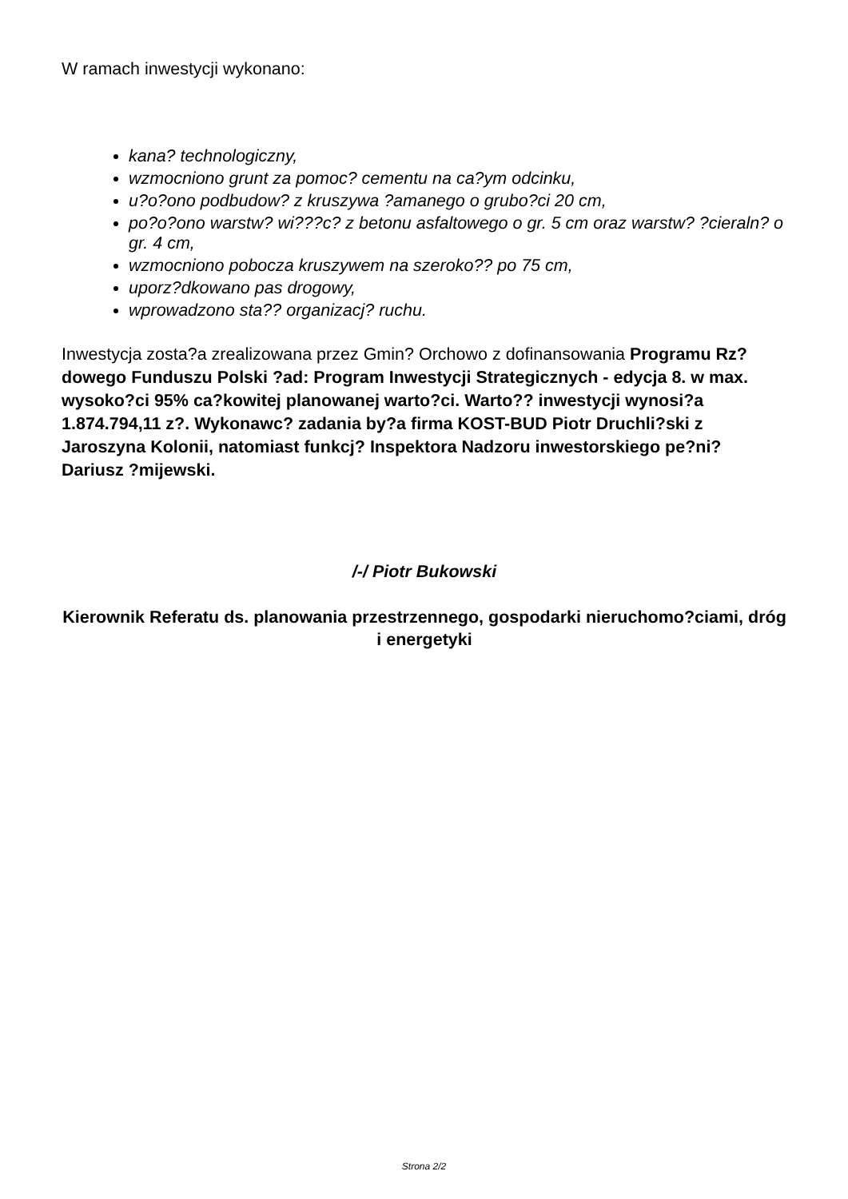W ramach inwestycji wykonano:
kana? technologiczny,
wzmocniono grunt za pomoc? cementu na ca?ym odcinku,
u?o?ono podbudow? z kruszywa ?amanego o grubo?ci 20 cm,
po?o?ono warstw? wi???c? z betonu asfaltowego o gr. 5 cm oraz warstw? ?cieraln? o gr. 4 cm,
wzmocniono pobocza kruszywem na szeroko?? po 75 cm,
uporz?dkowano pas drogowy,
wprowadzono sta?? organizacj? ruchu.
Inwestycja zosta?a zrealizowana przez Gmin? Orchowo z dofinansowania Programu Rz?dowego Funduszu Polski ?ad: Program Inwestycji Strategicznych - edycja 8. w max. wysoko?ci 95% ca?kowitej planowanej warto?ci. Warto?? inwestycji wynosi?a 1.874.794,11 z?. Wykonawc? zadania by?a firma KOST-BUD Piotr Druchli?ski z Jaroszyna Kolonii, natomiast funkcj? Inspektora Nadzoru inwestorskiego pe?ni? Dariusz ?mijewski.
/-/ Piotr Bukowski
Kierownik Referatu ds. planowania przestrzennego, gospodarki nieruchomo?ciami, dróg i energetyki
Strona 2/2